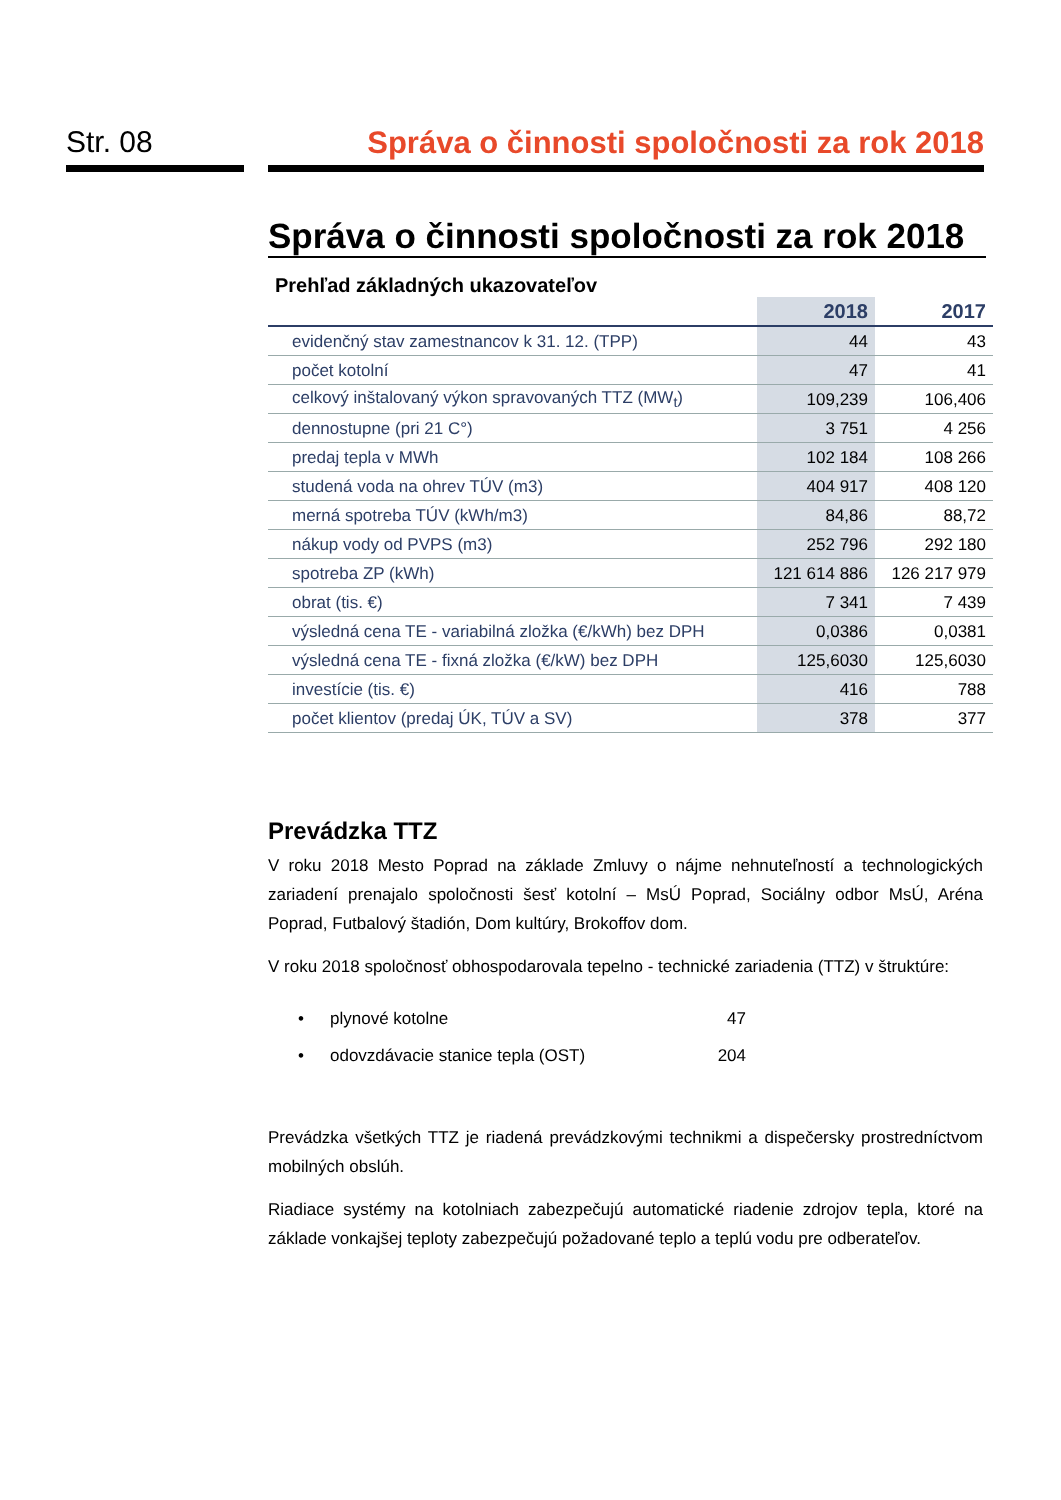Str. 08 Správa o činnosti spoločnosti za rok 2018
Správa o činnosti spoločnosti za rok 2018
Prehľad základných ukazovateľov
| | 2018 | 2017 |
| --- | --- | --- |
| evidenčný stav zamestnancov k 31. 12. (TPP) | 44 | 43 |
| počet kotolní | 47 | 41 |
| celkový inštalovaný výkon spravovaných TTZ (MW<sub>t</sub>) | 109,239 | 106,406 |
| dennostupne (pri 21 C°) | 3 751 | 4 256 |
| predaj tepla v MWh | 102 184 | 108 266 |
| studená voda na ohrev TÚV (m3) | 404 917 | 408 120 |
| merná spotreba TÚV (kWh/m3) | 84,86 | 88,72 |
| nákup vody od PVPS (m3) | 252 796 | 292 180 |
| spotreba ZP (kWh) | 121 614 886 | 126 217 979 |
| obrat (tis. €) | 7 341 | 7 439 |
| výsledná cena TE - variabilná zložka (€/kWh) bez DPH | 0,0386 | 0,0381 |
| výsledná cena TE - fixná zložka (€/kW) bez DPH | 125,6030 | 125,6030 |
| investície (tis. €) | 416 | 788 |
| počet klientov (predaj ÚK, TÚV a SV) | 378 | 377 |
Prevádzka TTZ
V roku 2018 Mesto Poprad na základe Zmluvy o nájme nehnuteľností a technologických zariadení prenajalo spoločnosti šesť kotolní – MsÚ Poprad, Sociálny odbor MsÚ, Aréna Poprad, Futbalový štadión, Dom kultúry, Brokoffov dom.
V roku 2018 spoločnosť obhospodarovala tepelno - technické zariadenia (TTZ) v štruktúre:
• plynové kotolne 47
• odovzdávacie stanice tepla (OST) 204
Prevádzka všetkých TTZ je riadená prevádzkovými technikmi a dispečersky prostredníctvom mobilných obslúh.
Riadiace systémy na kotolniach zabezpečujú automatické riadenie zdrojov tepla, ktoré na základe vonkajšej teploty zabezpečujú požadované teplo a teplú vodu pre odberateľov.